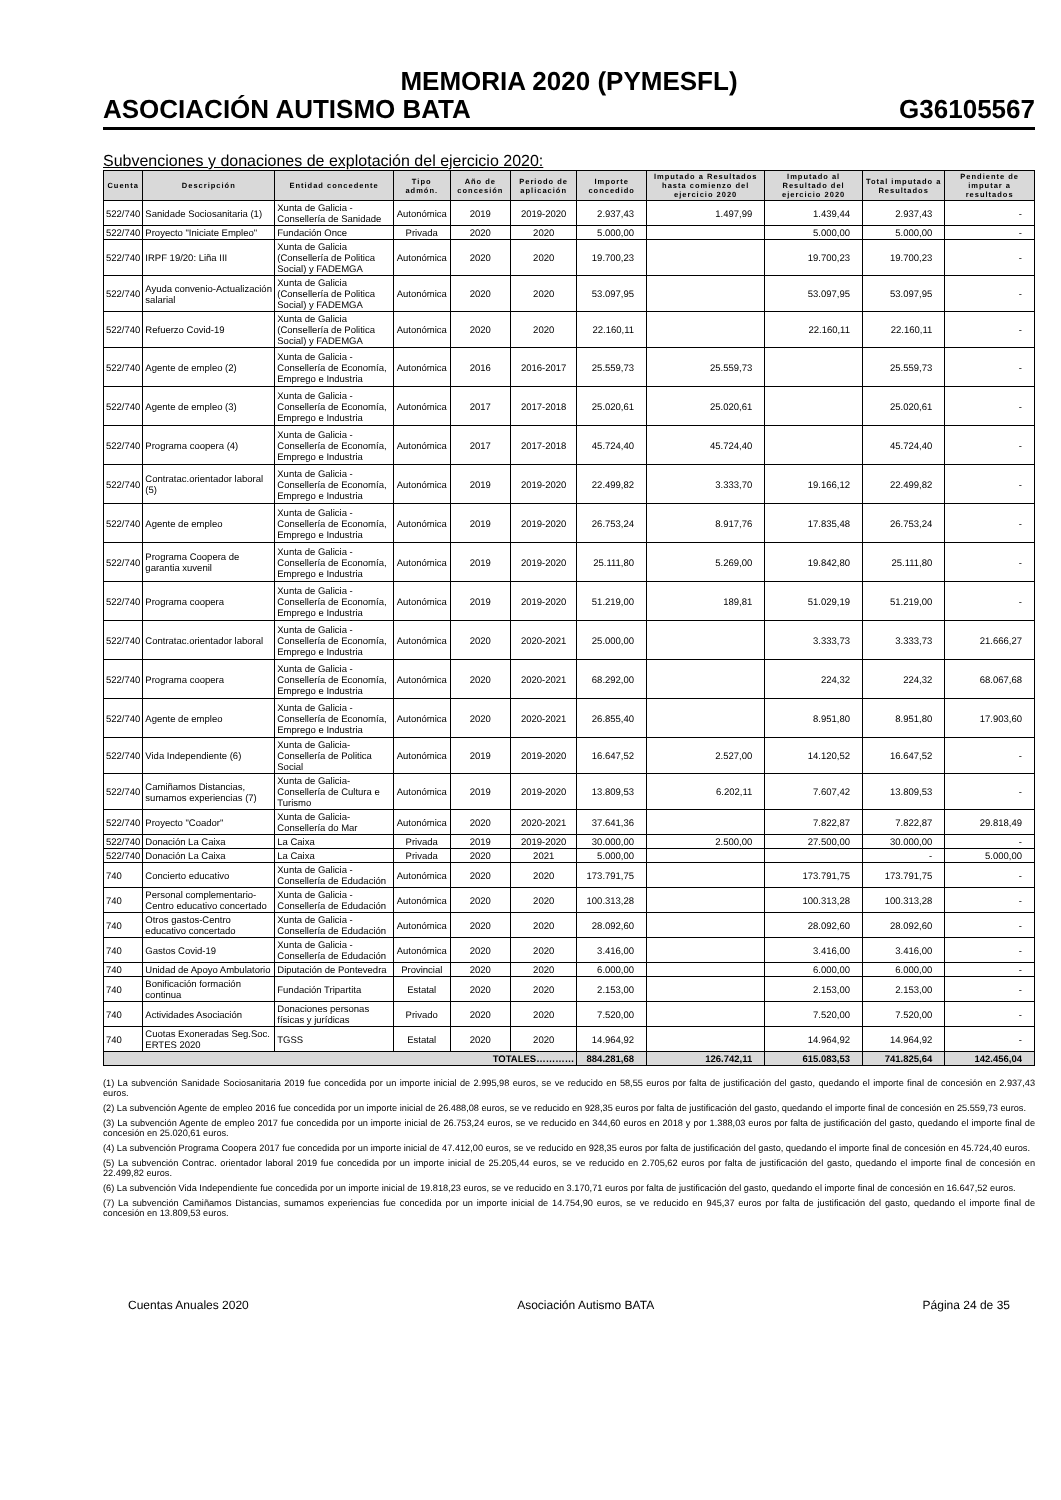MEMORIA 2020 (PYMESFL)
ASOCIACIÓN AUTISMO BATA G36105567
Subvenciones y donaciones de explotación del ejercicio 2020:
| Cuenta | Descripción | Entidad concedente | Tipo admón. | Año de concesión | Periodo de aplicación | Importe concedido | Imputado a Resultados hasta comienzo del ejercicio 2020 | Imputado al Resultado del ejercicio 2020 | Total imputado a Resultados | Pendiente de imputar a resultados |
| --- | --- | --- | --- | --- | --- | --- | --- | --- | --- | --- |
| 522/740 | Sanidade Sociosanitaria (1) | Xunta de Galicia - Consellería de Sanidade | Autonómica | 2019 | 2019-2020 | 2.937,43 | 1.497,99 | 1.439,44 | 2.937,43 | - |
| 522/740 | Proyecto "Iniciate Empleo" | Fundación Once | Privada | 2020 | 2020 | 5.000,00 | | 5.000,00 | 5.000,00 | - |
| 522/740 | IRPF 19/20: Liña III | Xunta de Galicia (Consellería de Politica Social) y FADEMGA | Autonómica | 2020 | 2020 | 19.700,23 | | 19.700,23 | 19.700,23 | - |
| 522/740 | Ayuda convenio-Actualización salarial | Xunta de Galicia (Consellería de Politica Social) y FADEMGA | Autonómica | 2020 | 2020 | 53.097,95 | | 53.097,95 | 53.097,95 | - |
| 522/740 | Refuerzo Covid-19 | Xunta de Galicia (Consellería de Politica Social) y FADEMGA | Autonómica | 2020 | 2020 | 22.160,11 | | 22.160,11 | 22.160,11 | - |
| 522/740 | Agente de empleo (2) | Xunta de Galicia - Consellería de Economía, Emprego e Industria | Autonómica | 2016 | 2016-2017 | 25.559,73 | 25.559,73 | | 25.559,73 | - |
| 522/740 | Agente de empleo (3) | Xunta de Galicia - Consellería de Economía, Emprego e Industria | Autonómica | 2017 | 2017-2018 | 25.020,61 | 25.020,61 | | 25.020,61 | - |
| 522/740 | Programa coopera (4) | Xunta de Galicia - Consellería de Economía, Emprego e Industria | Autonómica | 2017 | 2017-2018 | 45.724,40 | 45.724,40 | | 45.724,40 | - |
| 522/740 | Contratac.orientador laboral (5) | Xunta de Galicia - Consellería de Economía, Emprego e Industria | Autonómica | 2019 | 2019-2020 | 22.499,82 | 3.333,70 | 19.166,12 | 22.499,82 | - |
| 522/740 | Agente de empleo | Xunta de Galicia - Consellería de Economía, Emprego e Industria | Autonómica | 2019 | 2019-2020 | 26.753,24 | 8.917,76 | 17.835,48 | 26.753,24 | - |
| 522/740 | Programa Coopera de garantia xuvenil | Xunta de Galicia - Consellería de Economía, Emprego e Industria | Autonómica | 2019 | 2019-2020 | 25.111,80 | 5.269,00 | 19.842,80 | 25.111,80 | - |
| 522/740 | Programa coopera | Xunta de Galicia - Consellería de Economía, Emprego e Industria | Autonómica | 2019 | 2019-2020 | 51.219,00 | 189,81 | 51.029,19 | 51.219,00 | - |
| 522/740 | Contratac.orientador laboral | Xunta de Galicia - Consellería de Economía, Emprego e Industria | Autonómica | 2020 | 2020-2021 | 25.000,00 | | 3.333,73 | 3.333,73 | 21.666,27 |
| 522/740 | Programa coopera | Xunta de Galicia - Consellería de Economía, Emprego e Industria | Autonómica | 2020 | 2020-2021 | 68.292,00 | | 224,32 | 224,32 | 68.067,68 |
| 522/740 | Agente de empleo | Xunta de Galicia - Consellería de Economía, Emprego e Industria | Autonómica | 2020 | 2020-2021 | 26.855,40 | | 8.951,80 | 8.951,80 | 17.903,60 |
| 522/740 | Vida Independiente (6) | Xunta de Galicia- Consellería de Politica Social | Autonómica | 2019 | 2019-2020 | 16.647,52 | 2.527,00 | 14.120,52 | 16.647,52 | - |
| 522/740 | Camiñamos Distancias, sumamos experiencias (7) | Xunta de Galicia- Consellería de Cultura e Turismo | Autonómica | 2019 | 2019-2020 | 13.809,53 | 6.202,11 | 7.607,42 | 13.809,53 | - |
| 522/740 | Proyecto "Coador" | Xunta de Galicia-Consellería do Mar | Autonómica | 2020 | 2020-2021 | 37.641,36 | | 7.822,87 | 7.822,87 | 29.818,49 |
| 522/740 | Donación La Caixa | La Caixa | Privada | 2019 | 2019-2020 | 30.000,00 | 2.500,00 | 27.500,00 | 30.000,00 | - |
| 522/740 | Donación La Caixa | La Caixa | Privada | 2020 | 2021 | 5.000,00 | | | - | 5.000,00 |
| 740 | Concierto educativo | Xunta de Galicia - Consellería de Edudación | Autonómica | 2020 | 2020 | 173.791,75 | | 173.791,75 | 173.791,75 | - |
| 740 | Personal complementario-Centro educativo concertado | Xunta de Galicia - Consellería de Edudación | Autonómica | 2020 | 2020 | 100.313,28 | | 100.313,28 | 100.313,28 | - |
| 740 | Otros gastos-Centro educativo concertado | Xunta de Galicia - Consellería de Edudación | Autonómica | 2020 | 2020 | 28.092,60 | | 28.092,60 | 28.092,60 | - |
| 740 | Gastos Covid-19 | Xunta de Galicia - Consellería de Edudación | Autonómica | 2020 | 2020 | 3.416,00 | | 3.416,00 | 3.416,00 | - |
| 740 | Unidad de Apoyo Ambulatorio | Diputación de Pontevedra | Provincial | 2020 | 2020 | 6.000,00 | | 6.000,00 | 6.000,00 | - |
| 740 | Bonificación formación continua | Fundación Tripartita | Estatal | 2020 | 2020 | 2.153,00 | | 2.153,00 | 2.153,00 | - |
| 740 | Actividades Asociación | Donaciones personas físicas y jurídicas | Privado | 2020 | 2020 | 7.520,00 | | 7.520,00 | 7.520,00 | - |
| 740 | Cuotas Exoneradas Seg.Soc. ERTES 2020 | TGSS | Estatal | 2020 | 2020 | 14.964,92 | | 14.964,92 | 14.964,92 | - |
| TOTALES………… | | | | | | 884.281,68 | 126.742,11 | 615.083,53 | 741.825,64 | 142.456,04 |
(1) La subvención Sanidade Sociosanitaria 2019 fue concedida por un importe inicial de 2.995,98 euros, se ve reducido en 58,55 euros por falta de justificación del gasto, quedando el importe final de concesión en 2.937,43 euros.
(2) La subvención Agente de empleo 2016 fue concedida por un importe inicial de 26.488,08 euros, se ve reducido en 928,35 euros por falta de justificación del gasto, quedando el importe final de concesión en 25.559,73 euros.
(3) La subvención Agente de empleo 2017 fue concedida por un importe inicial de 26.753,24 euros, se ve reducido en 344,60 euros en 2018 y por 1.388,03 euros por falta de justificación del gasto, quedando el importe final de concesión en 25.020,61 euros.
(4) La subvención Programa Coopera 2017 fue concedida por un importe inicial de 47.412,00 euros, se ve reducido en 928,35 euros por falta de justificación del gasto, quedando el importe final de concesión en 45.724,40 euros.
(5) La subvención Contrac. orientador laboral 2019 fue concedida por un importe inicial de 25.205,44 euros, se ve reducido en 2.705,62 euros por falta de justificación del gasto, quedando el importe final de concesión en 22.499,82 euros.
(6) La subvención Vida Independiente fue concedida por un importe inicial de 19.818,23 euros, se ve reducido en 3.170,71 euros por falta de justificación del gasto, quedando el importe final de concesión en 16.647,52 euros.
(7) La subvención Camiñamos Distancias, sumamos experiencias fue concedida por un importe inicial de 14.754,90 euros, se ve reducido en 945,37 euros por falta de justificación del gasto, quedando el importe final de concesión en 13.809,53 euros.
Cuentas Anuales 2020 Asociación Autismo BATA Página 24 de 35